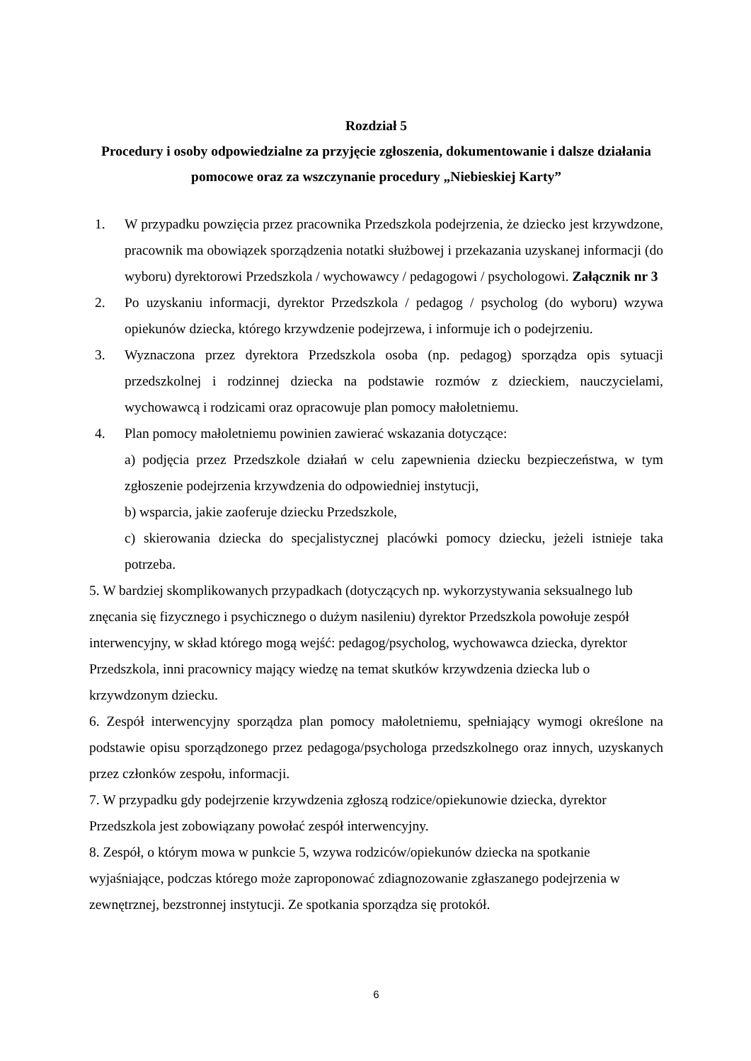Rozdział 5
Procedury i osoby odpowiedzialne za przyjęcie zgłoszenia, dokumentowanie i dalsze działania pomocowe oraz za wszczynanie procedury „Niebieskiej Karty”
1. W przypadku powzięcia przez pracownika Przedszkola podejrzenia, że dziecko jest krzywdzone, pracownik ma obowiązek sporządzenia notatki służbowej i przekazania uzyskanej informacji (do wyboru) dyrektorowi Przedszkola / wychowawcy / pedagogowi / psychologowi. Załącznik nr 3
2. Po uzyskaniu informacji, dyrektor Przedszkola / pedagog / psycholog (do wyboru) wzywa opiekunów dziecka, którego krzywdzenie podejrzewa, i informuje ich o podejrzeniu.
3. Wyznaczona przez dyrektora Przedszkola osoba (np. pedagog) sporządza opis sytuacji przedszkolnej i rodzinnej dziecka na podstawie rozmów z dzieckiem, nauczycielami, wychowawcą i rodzicami oraz opracowuje plan pomocy małoletniemu.
4. Plan pomocy małoletniemu powinien zawierać wskazania dotyczące:
a) podjęcia przez Przedszkole działań w celu zapewnienia dziecku bezpieczeństwa, w tym zgłoszenie podejrzenia krzywdzenia do odpowiedniej instytucji,
b) wsparcia, jakie zaoferuje dziecku Przedszkole,
c) skierowania dziecka do specjalistycznej placówki pomocy dziecku, jeżeli istnieje taka potrzeba.
5. W bardziej skomplikowanych przypadkach (dotyczących np. wykorzystywania seksualnego lub znęcania się fizycznego i psychicznego o dużym nasileniu) dyrektor Przedszkola powołuje zespół interwencyjny, w skład którego mogą wejść: pedagog/psycholog, wychowawca dziecka, dyrektor Przedszkola, inni pracownicy mający wiedzę na temat skutków krzywdzenia dziecka lub o krzywdzonym dziecku.
6. Zespół interwencyjny sporządza plan pomocy małoletniemu, spełniający wymogi określone na podstawie opisu sporządzonego przez pedagoga/psychologa przedszkolnego oraz innych, uzyskanych przez członków zespołu, informacji.
7. W przypadku gdy podejrzenie krzywdzenia zgłoszą rodzice/opiekunowie dziecka, dyrektor Przedszkola jest zobowiązany powołać zespół interwencyjny.
8. Zespół, o którym mowa w punkcie 5, wzywa rodziców/opiekunów dziecka na spotkanie wyjaśniające, podczas którego może zaproponować zdiagnozowanie zgłaszanego podejrzenia w zewnętrznej, bezstronnej instytucji. Ze spotkania sporządza się protokół.
6